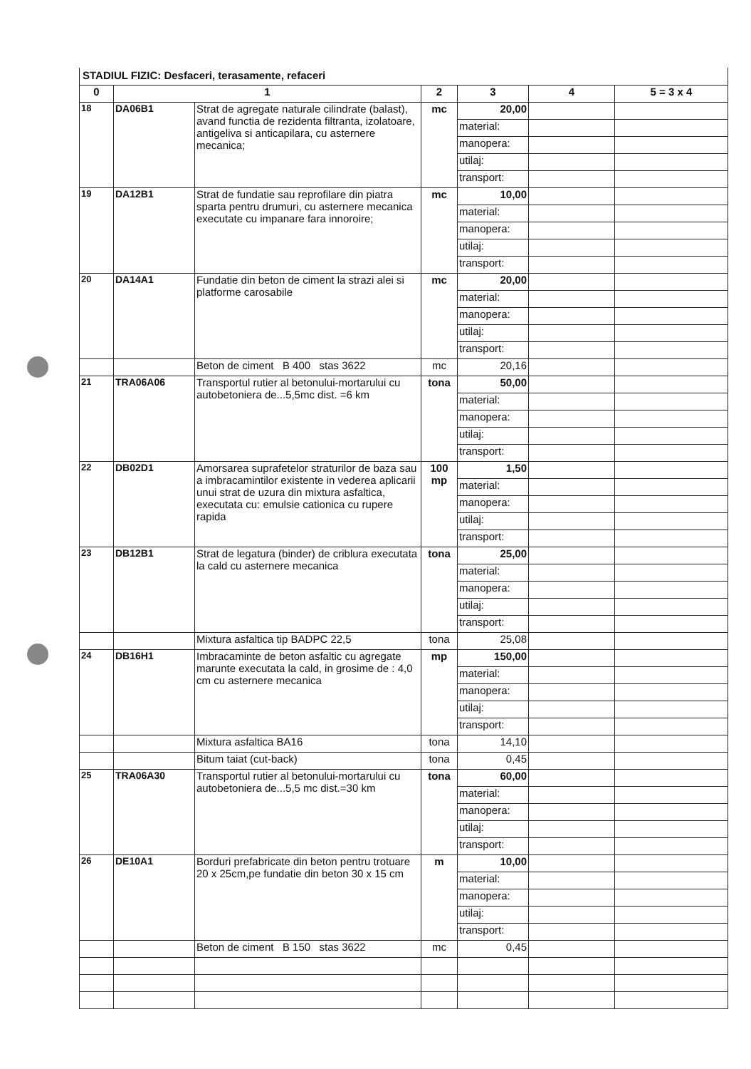STADIUL FIZIC: Desfaceri, terasamente, refaceri
| 0 | 1 | | 2 | 3 | 4 | 5 = 3 x 4 |
| --- | --- | --- | --- | --- | --- | --- |
| 18 | DA06B1 | Strat de agregate naturale cilindrate (balast), avand functia de rezidenta filtranta, izolatoare, antigeliva si anticapilara, cu asternere mecanica; | mc | 20,00 | | |
| | | | | material: | | |
| | | | | manopera: | | |
| | | | | utilaj: | | |
| | | | | transport: | | |
| 19 | DA12B1 | Strat de fundatie sau reprofilare din piatra sparta pentru drumuri, cu asternere mecanica executate cu impanare fara innoroire; | mc | 10,00 | | |
| | | | | material: | | |
| | | | | manopera: | | |
| | | | | utilaj: | | |
| | | | | transport: | | |
| 20 | DA14A1 | Fundatie din beton de ciment la strazi alei si platforme carosabile | mc | 20,00 | | |
| | | | | material: | | |
| | | | | manopera: | | |
| | | | | utilaj: | | |
| | | | | transport: | | |
| | | Beton de ciment B 400 stas 3622 | mc | 20,16 | | |
| 21 | TRA06A06 | Transportul rutier al betonului-mortarului cu autobetoniera de...5,5mc dist. =6 km | tona | 50,00 | | |
| | | | | material: | | |
| | | | | manopera: | | |
| | | | | utilaj: | | |
| | | | | transport: | | |
| 22 | DB02D1 | Amorsarea suprafetelor straturilor de baza sau a imbracamintilor existente in vederea aplicarii unui strat de uzura din mixtura asfaltica, executata cu: emulsie cationica cu rupere rapida | 100 mp | 1,50 | | |
| | | | | material: | | |
| | | | | manopera: | | |
| | | | | utilaj: | | |
| | | | | transport: | | |
| 23 | DB12B1 | Strat de legatura (binder) de criblura executata la cald cu asternere mecanica | tona | 25,00 | | |
| | | | | material: | | |
| | | | | manopera: | | |
| | | | | utilaj: | | |
| | | | | transport: | | |
| | | Mixtura asfaltica tip BADPC 22,5 | tona | 25,08 | | |
| 24 | DB16H1 | Imbracaminte de beton asfaltic cu agregate marunte executata la cald, in grosime de : 4,0 cm cu asternere mecanica | mp | 150,00 | | |
| | | | | material: | | |
| | | | | manopera: | | |
| | | | | utilaj: | | |
| | | | | transport: | | |
| | | Mixtura asfaltica BA16 | tona | 14,10 | | |
| | | Bitum taiat (cut-back) | tona | 0,45 | | |
| 25 | TRA06A30 | Transportul rutier al betonului-mortarului cu autobetoniera de...5,5 mc dist.=30 km | tona | 60,00 | | |
| | | | | material: | | |
| | | | | manopera: | | |
| | | | | utilaj: | | |
| | | | | transport: | | |
| 26 | DE10A1 | Borduri prefabricate din beton pentru trotuare 20 x 25cm,pe fundatie din beton 30 x 15 cm | m | 10,00 | | |
| | | | | material: | | |
| | | | | manopera: | | |
| | | | | utilaj: | | |
| | | | | transport: | | |
| | | Beton de ciment B 150 stas 3622 | mc | 0,45 | | |